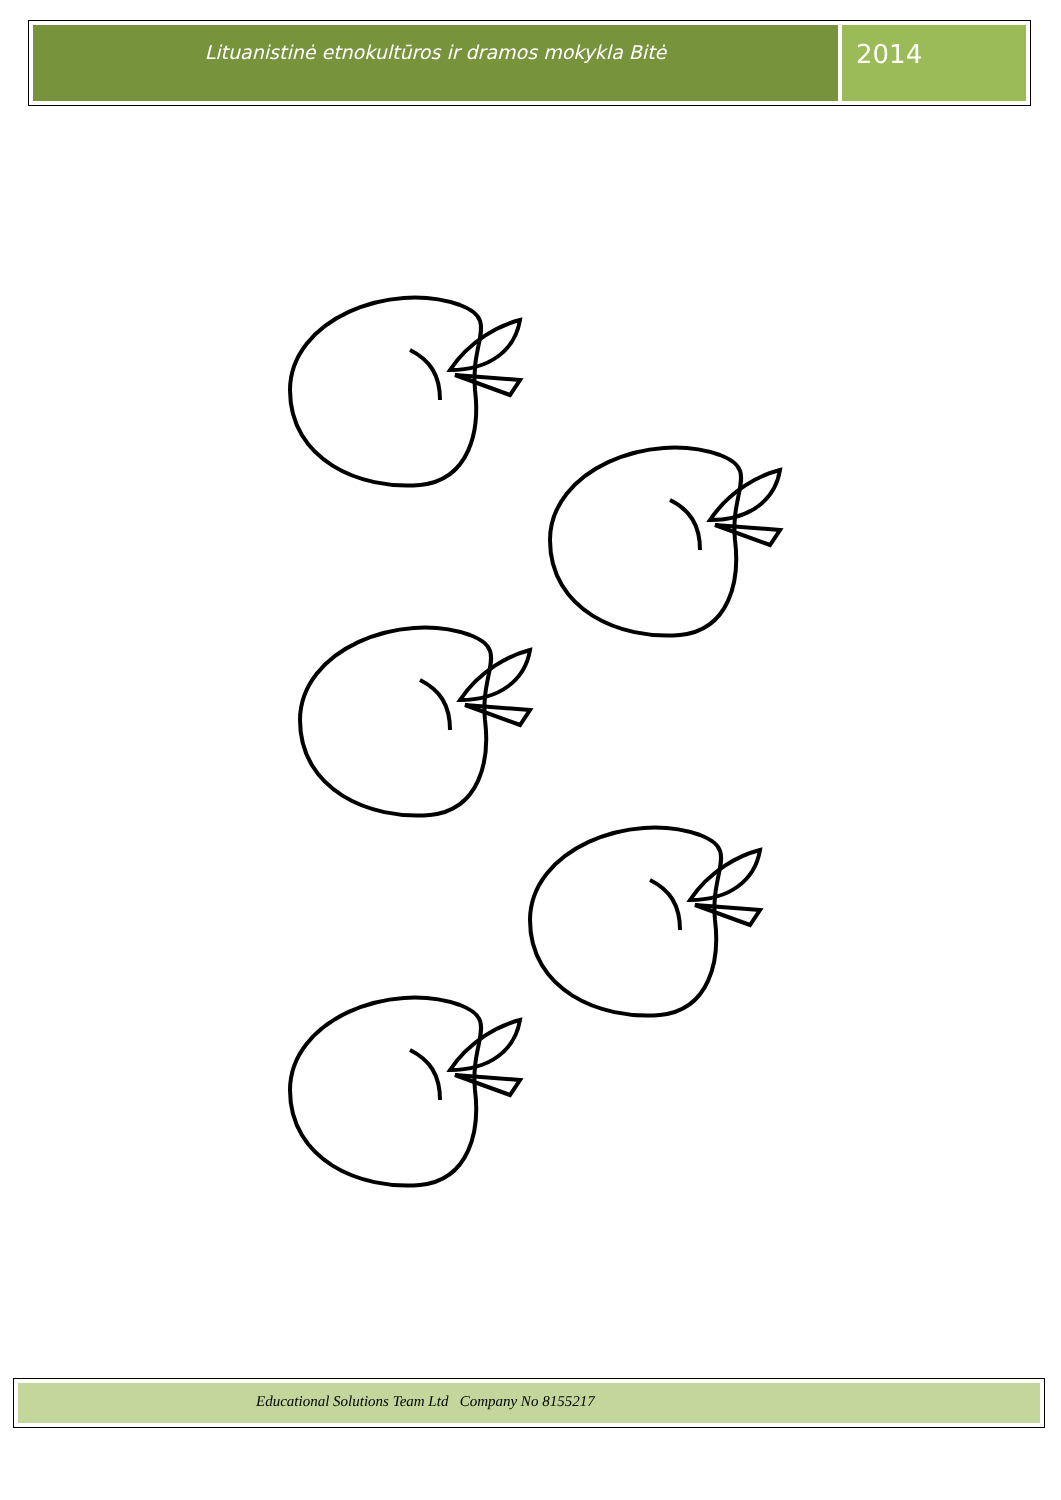Lituanistinė etnokultūros ir dramos mokykla Bitė
2014
Educational Solutions Team Ltd Company No 8155217